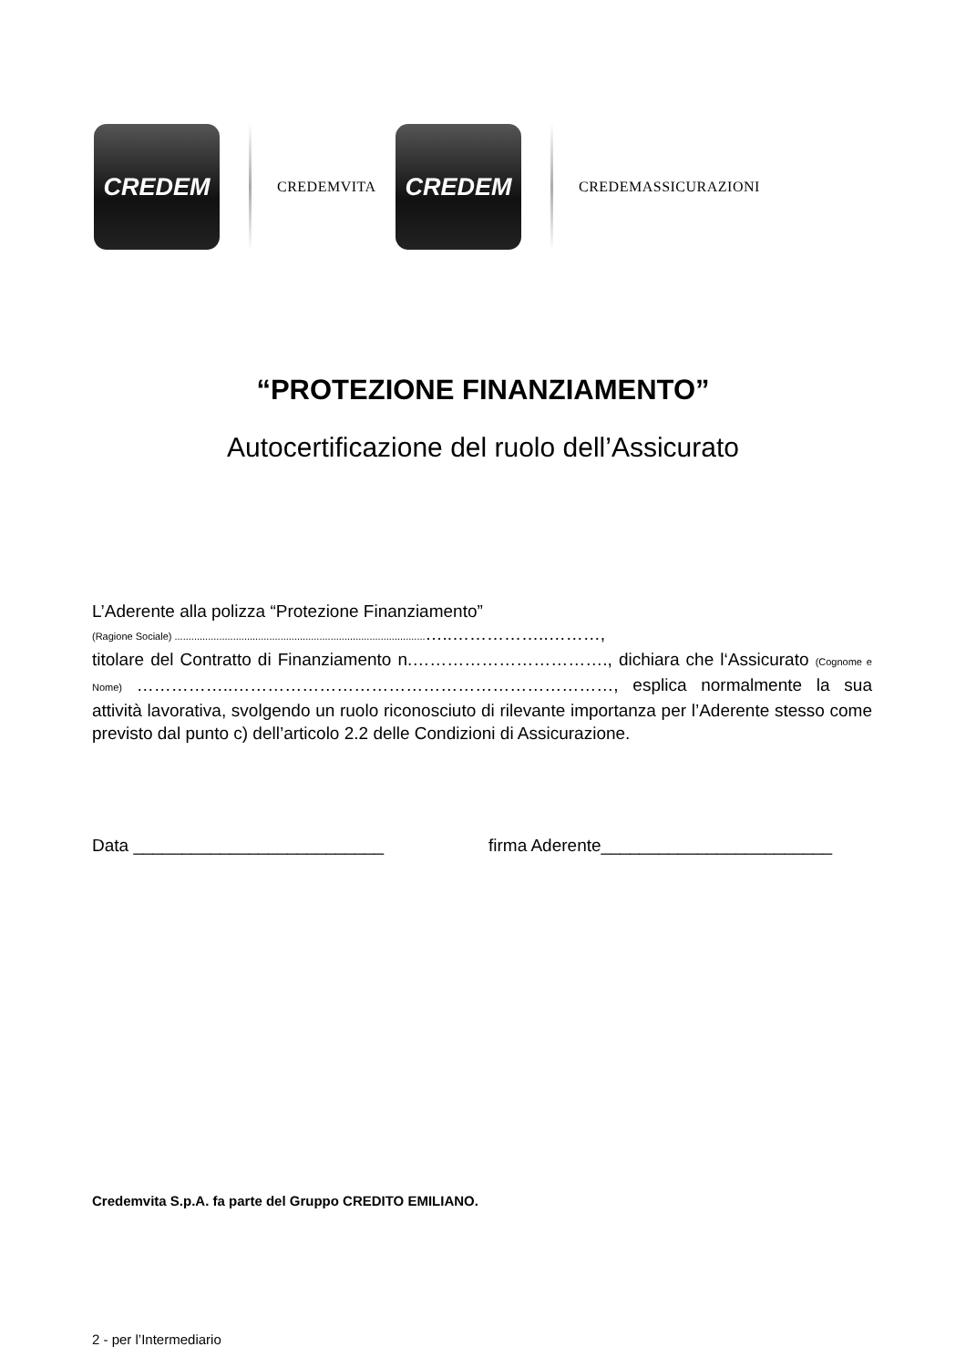CREDEM
CREDEMVITA
CREDEM
CREDEMASSICURAZIONI
“PROTEZIONE FINANZIAMENTO”
Autocertificazione del ruolo dell’Assicurato
L’Aderente alla polizza “Protezione Finanziamento”
(Ragione Sociale) ..........................................................................................…..……………..………,
titolare del Contratto di Finanziamento n.……………………………., dichiara che l‘Assicurato (Cognome e Nome) ……………..…………………………………………………………, esplica normalmente la sua attività lavorativa, svolgendo un ruolo riconosciuto di rilevante importanza per l’Aderente stesso come previsto dal punto c) dell’articolo 2.2 delle Condizioni di Assicurazione.
Data __________________________ firma Aderente________________________
Credemvita S.p.A. fa parte del Gruppo CREDITO EMILIANO.
2 - per l’Intermediario